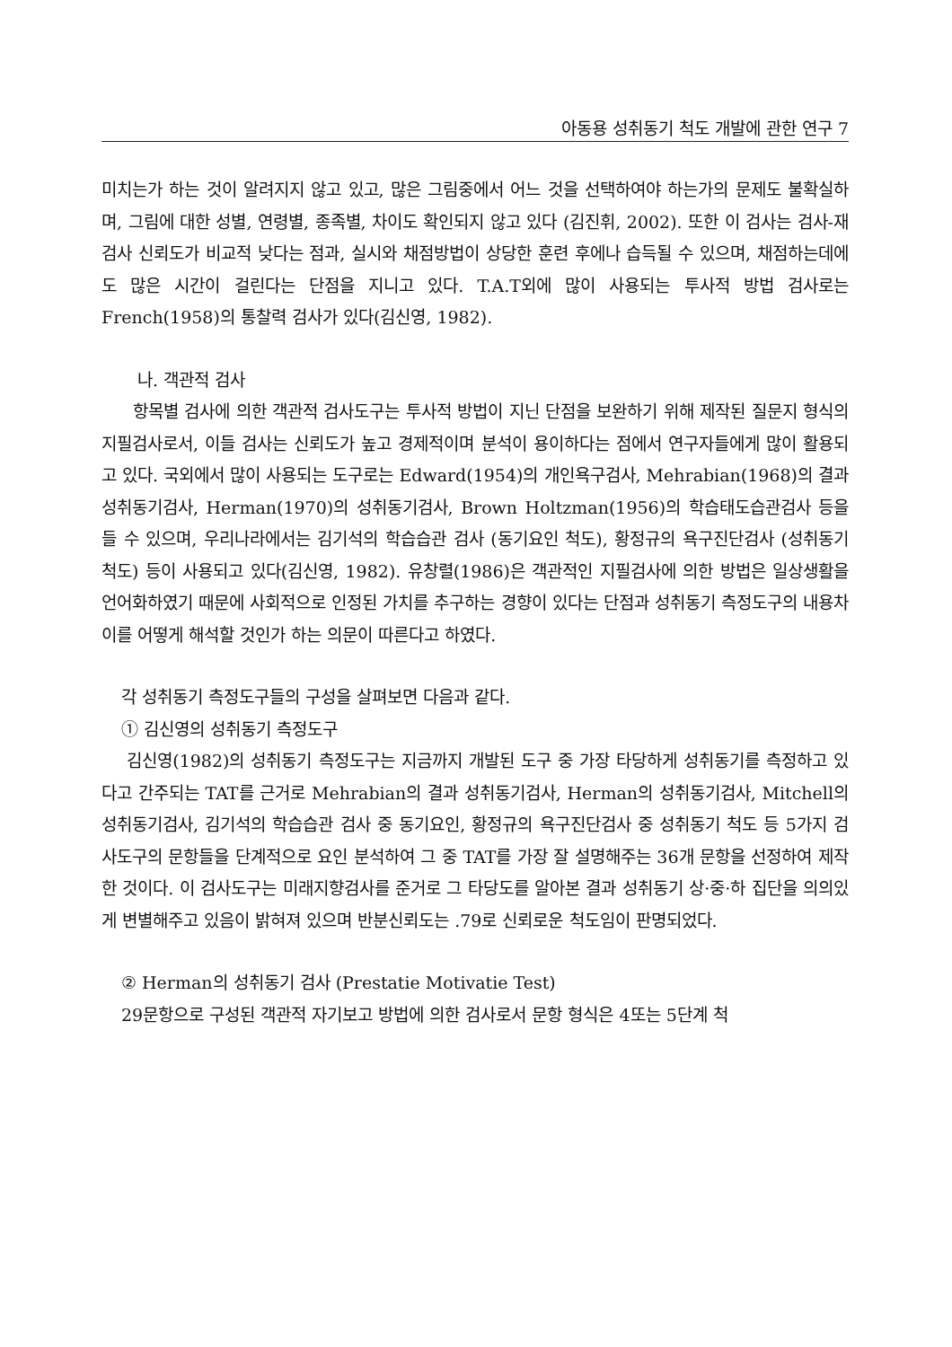아동용 성취동기 척도 개발에 관한 연구 7
미치는가 하는 것이 알려지지 않고 있고, 많은 그림중에서 어느 것을 선택하여야 하는가의 문제도 불확실하며, 그림에 대한 성별, 연령별, 종족별, 차이도 확인되지 않고 있다 (김진휘, 2002). 또한 이 검사는 검사-재검사 신뢰도가 비교적 낮다는 점과, 실시와 채점방법이 상당한 훈련 후에나 습득될 수 있으며, 채점하는데에도 많은 시간이 걸린다는 단점을 지니고 있다. T.A.T외에 많이 사용되는 투사적 방법 검사로는 French(1958)의 통찰력 검사가 있다(김신영, 1982).
나. 객관적 검사
항목별 검사에 의한 객관적 검사도구는 투사적 방법이 지닌 단점을 보완하기 위해 제작된 질문지 형식의 지필검사로서, 이들 검사는 신뢰도가 높고 경제적이며 분석이 용이하다는 점에서 연구자들에게 많이 활용되고 있다. 국외에서 많이 사용되는 도구로는 Edward(1954)의 개인욕구검사, Mehrabian(1968)의 결과성취동기검사, Herman(1970)의 성취동기검사, Brown Holtzman(1956)의 학습태도습관검사 등을 들 수 있으며, 우리나라에서는 김기석의 학습습관 검사 (동기요인 척도), 황정규의 욕구진단검사 (성취동기 척도) 등이 사용되고 있다(김신영, 1982). 유창렬(1986)은 객관적인 지필검사에 의한 방법은 일상생활을 언어화하였기 때문에 사회적으로 인정된 가치를 추구하는 경향이 있다는 단점과 성취동기 측정도구의 내용차이를 어떻게 해석할 것인가 하는 의문이 따른다고 하였다.
각 성취동기 측정도구들의 구성을 살펴보면 다음과 같다.
① 김신영의 성취동기 측정도구
김신영(1982)의 성취동기 측정도구는 지금까지 개발된 도구 중 가장 타당하게 성취동기를 측정하고 있다고 간주되는 TAT를 근거로 Mehrabian의 결과 성취동기검사, Herman의 성취동기검사, Mitchell의 성취동기검사, 김기석의 학습습관 검사 중 동기요인, 황정규의 욕구진단검사 중 성취동기 척도 등 5가지 검사도구의 문항들을 단계적으로 요인 분석하여 그 중 TAT를 가장 잘 설명해주는 36개 문항을 선정하여 제작한 것이다. 이 검사도구는 미래지향검사를 준거로 그 타당도를 알아본 결과 성취동기 상·중·하 집단을 의의있게 변별해주고 있음이 밝혀져 있으며 반분신뢰도는 .79로 신뢰로운 척도임이 판명되었다.
② Herman의 성취동기 검사 (Prestatie Motivatie Test)
29문항으로 구성된 객관적 자기보고 방법에 의한 검사로서 문항 형식은 4또는 5단계 척